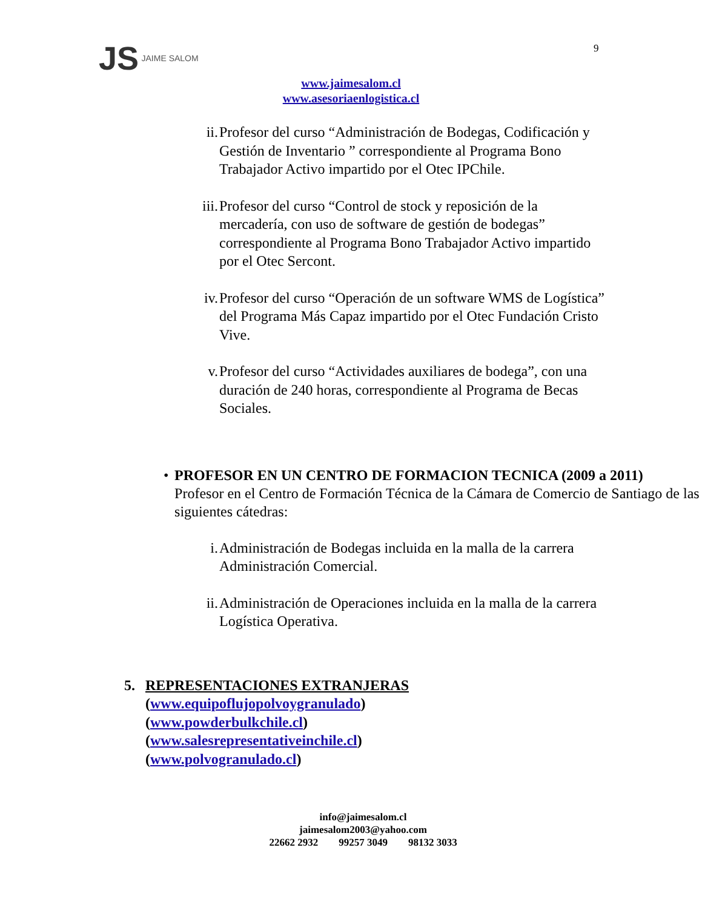JS JAIME SALOM 9
www.jaimesalom.cl
www.asesoriaenlogistica.cl
ii. Profesor del curso “Administración de Bodegas, Codificación y Gestión de Inventario ” correspondiente al Programa Bono Trabajador Activo impartido por el Otec IPChile.
iii. Profesor del curso “Control de stock y reposición de la mercadería, con uso de software de gestión de bodegas” correspondiente al Programa Bono Trabajador Activo impartido por el Otec Sercont.
iv. Profesor del curso “Operación de un software WMS de Logística” del Programa Más Capaz impartido por el Otec Fundación Cristo Vive.
v. Profesor del curso “Actividades auxiliares de bodega”, con una duración de 240 horas, correspondiente al Programa de Becas Sociales.
•
PROFESOR EN UN CENTRO DE FORMACION TECNICA (2009 a 2011)
Profesor en el Centro de Formación Técnica de la Cámara de Comercio de Santiago de las siguientes cátedras:
i. Administración de Bodegas incluida en la malla de la carrera Administración Comercial.
ii. Administración de Operaciones incluida en la malla de la carrera Logística Operativa.
5. REPRESENTACIONES EXTRANJERAS
(www.equipoflujopolvoygranulado)
(www.powderbulkchile.cl)
(www.salesrepresentativeinchile.cl)
(www.polvogranulado.cl)
info@jaimesalom.cl
jaimesalom2003@yahoo.com
22662 2932 99257 3049 98132 3033